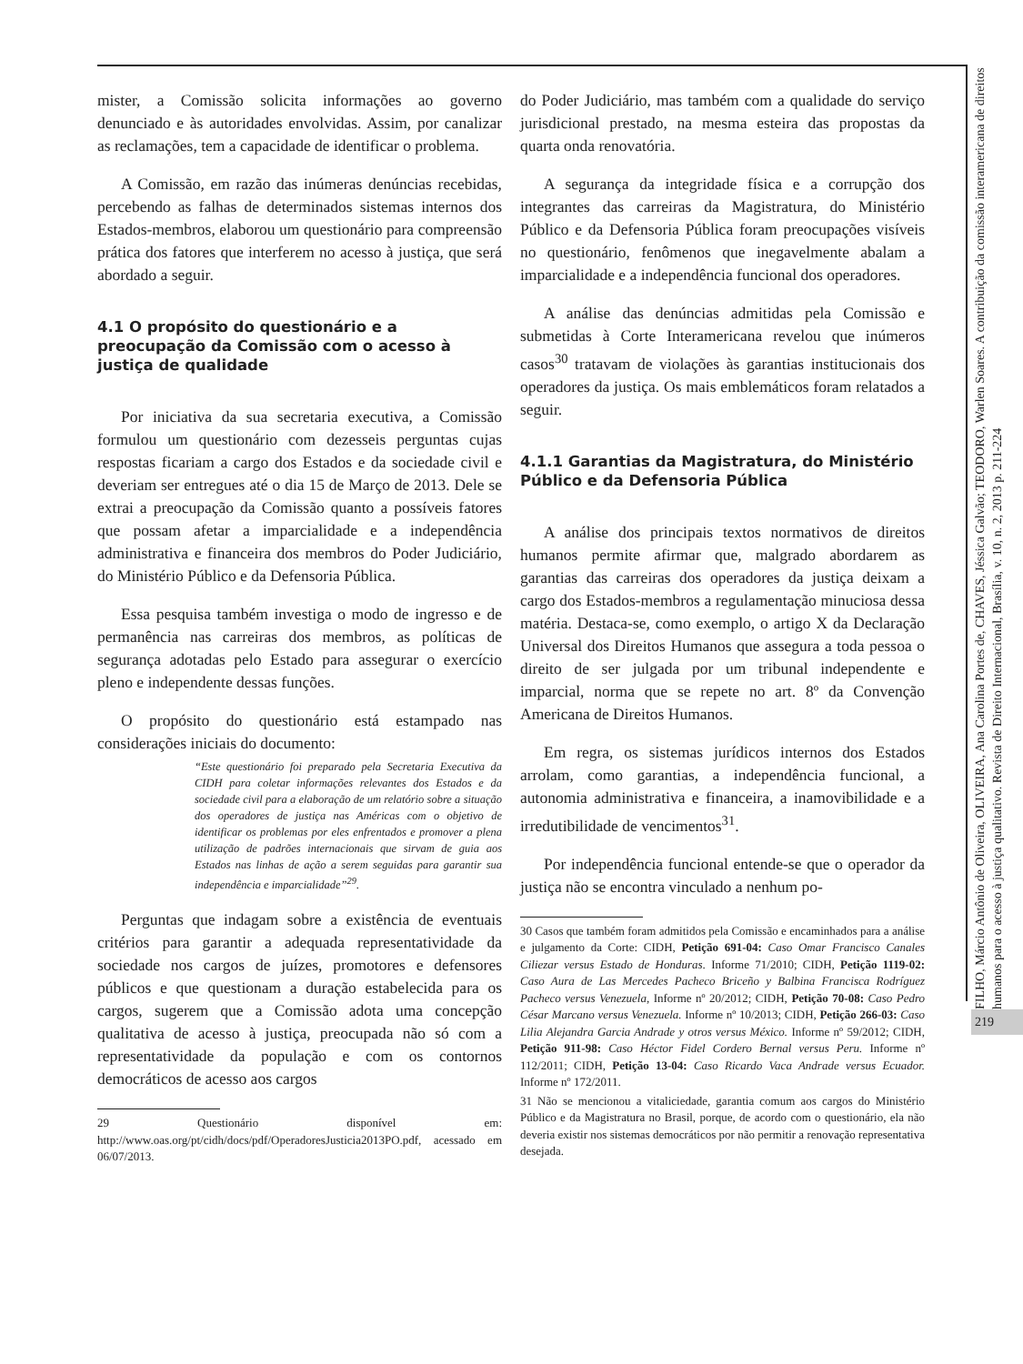mister, a Comissão solicita informações ao governo denunciado e às autoridades envolvidas. Assim, por canalizar as reclamações, tem a capacidade de identificar o problema.
A Comissão, em razão das inúmeras denúncias recebidas, percebendo as falhas de determinados sistemas internos dos Estados-membros, elaborou um questionário para compreensão prática dos fatores que interferem no acesso à justiça, que será abordado a seguir.
4.1 O propósito do questionário e a preocupação da Comissão com o acesso à justiça de qualidade
Por iniciativa da sua secretaria executiva, a Comissão formulou um questionário com dezesseis perguntas cujas respostas ficariam a cargo dos Estados e da sociedade civil e deveriam ser entregues até o dia 15 de Março de 2013. Dele se extrai a preocupação da Comissão quanto a possíveis fatores que possam afetar a imparcialidade e a independência administrativa e financeira dos membros do Poder Judiciário, do Ministério Público e da Defensoria Pública.
Essa pesquisa também investiga o modo de ingresso e de permanência nas carreiras dos membros, as políticas de segurança adotadas pelo Estado para assegurar o exercício pleno e independente dessas funções.
O propósito do questionário está estampado nas considerações iniciais do documento:
“Este questionário foi preparado pela Secretaria Executiva da CIDH para coletar informações relevantes dos Estados e da sociedade civil para a elaboração de um relatório sobre a situação dos operadores de justiça nas Américas com o objetivo de identificar os problemas por eles enfrentados e promover a plena utilização de padrões internacionais que sirvam de guia aos Estados nas linhas de ação a serem seguidas para garantir sua independência e imparcialidade”<sup>29</sup>.
Perguntas que indagam sobre a existência de eventuais critérios para garantir a adequada representatividade da sociedade nos cargos de juízes, promotores e defensores públicos e que questionam a duração estabelecida para os cargos, sugerem que a Comissão adota uma concepção qualitativa de acesso à justiça, preocupada não só com a representatividade da população e com os contornos democráticos de acesso aos cargos
29 Questionário disponível em: http://www.oas.org/pt/cidh/docs/pdf/OperadoresJusticia2013PO.pdf, acessado em 06/07/2013.
do Poder Judiciário, mas também com a qualidade do serviço jurisdicional prestado, na mesma esteira das propostas da quarta onda renovatória.
A segurança da integridade física e a corrupção dos integrantes das carreiras da Magistratura, do Ministério Público e da Defensoria Pública foram preocupações visíveis no questionário, fenômenos que inegavelmente abalam a imparcialidade e a independência funcional dos operadores.
A análise das denúncias admitidas pela Comissão e submetidas à Corte Interamericana revelou que inúmeros casos<sup>30</sup> tratavam de violações às garantias institucionais dos operadores da justiça. Os mais emblemáticos foram relatados a seguir.
4.1.1 Garantias da Magistratura, do Ministério Público e da Defensoria Pública
A análise dos principais textos normativos de direitos humanos permite afirmar que, malgrado abordarem as garantias das carreiras dos operadores da justiça deixam a cargo dos Estados-membros a regulamentação minuciosa dessa matéria. Destaca-se, como exemplo, o artigo X da Declaração Universal dos Direitos Humanos que assegura a toda pessoa o direito de ser julgada por um tribunal independente e imparcial, norma que se repete no art. 8º da Convenção Americana de Direitos Humanos.
Em regra, os sistemas jurídicos internos dos Estados arrolam, como garantias, a independência funcional, a autonomia administrativa e financeira, a inamovibilidade e a irredutibilidade de vencimentos<sup>31</sup>.
Por independência funcional entende-se que o operador da justiça não se encontra vinculado a nenhum po-
30 Casos que também foram admitidos pela Comissão e encaminhados para a análise e julgamento da Corte: CIDH, Petição 691-04: Caso Omar Francisco Canales Ciliezar versus Estado de Honduras. Informe 71/2010; CIDH, Petição 1119-02: Caso Aura de Las Mercedes Pacheco Briceño y Balbina Francisca Rodríguez Pacheco versus Venezuela, Informe nº 20/2012; CIDH, Petição 70-08: Caso Pedro César Marcano versus Venezuela. Informe nº 10/2013; CIDH, Petição 266-03: Caso Lilia Alejandra Garcia Andrade y otros versus México. Informe nº 59/2012; CIDH, Petição 911-98: Caso Héctor Fidel Cordero Bernal versus Peru. Informe nº 112/2011; CIDH, Petição 13-04: Caso Ricardo Vaca Andrade versus Ecuador. Informe nº 172/2011.
31 Não se mencionou a vitaliciedade, garantia comum aos cargos do Ministério Público e da Magistratura no Brasil, porque, de acordo com o questionário, ela não deveria existir nos sistemas democráticos por não permitir a renovação representativa desejada.
FILHO, Márcio Antônio de Oliveira, OLIVEIRA, Ana Carolina Portes de, CHAVES, Jéssica Galvão; TEODORO, Warlen Soares. A contribuição da comissão interamericana de direitos humanos para o acesso à justiça qualitativo. Revista de Direito Internacional, Brasília, v. 10, n. 2, 2013 p. 211-224
219